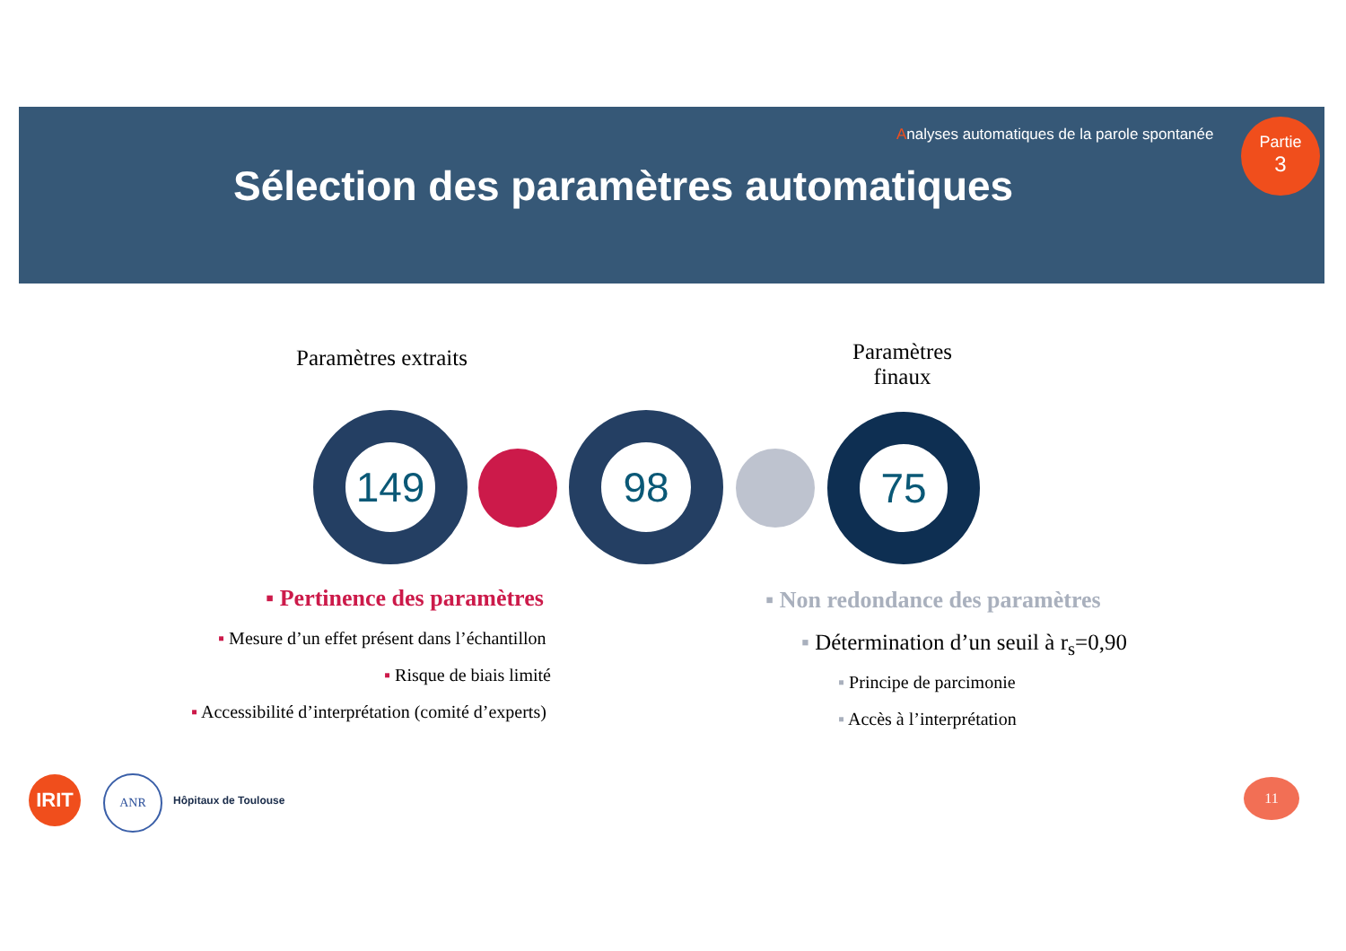Analyses automatiques de la parole spontanée
Sélection des paramètres automatiques
Partie
3
Paramètres extraits
Paramètres
finaux
149 98 75
▪ Pertinence des paramètres
▪ Mesure d’un effet présent dans l’échantillon
▪ Risque de biais limité
▪ Accessibilité d’interprétation (comité d’experts)
▪ Non redondance des paramètres
▪ Détermination d’un seuil à r<sub>s</sub>=0,90
▪ Principe de parcimonie
▪ Accès à l’interprétation
IRIT ANR
Hôpitaux de Toulouse
11